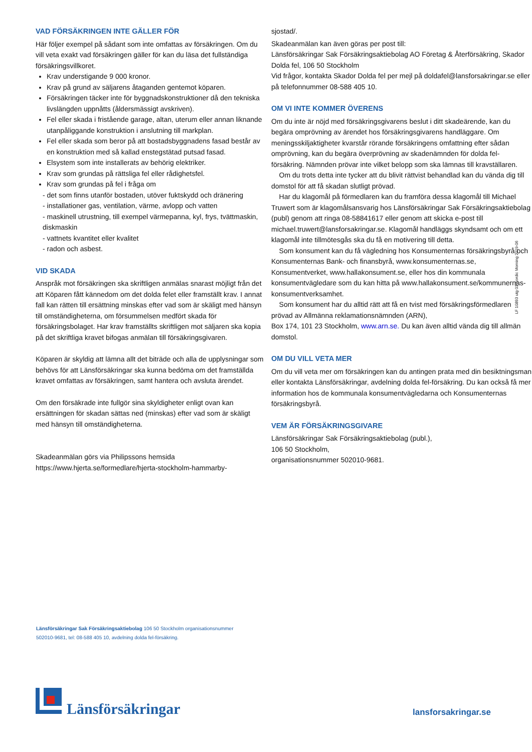VAD FÖRSÄKRINGEN INTE GÄLLER FÖR
Här följer exempel på sådant som inte omfattas av försäkringen. Om du vill veta exakt vad försäkringen gäller för kan du läsa det fullständiga försäkringsvillkoret.
Krav understigande 9 000 kronor.
Krav på grund av säljarens åtaganden gentemot köparen.
Försäkringen täcker inte för byggnadskonstruktioner då den tekniska livslängden uppnåtts (åldersmässigt avskriven).
Fel eller skada i fristående garage, altan, uterum eller annan liknande utanpåliggande konstruktion i anslutning till markplan.
Fel eller skada som beror på att bostadsbyggnadens fasad består av en konstruktion med så kallad enstegstätad putsad fasad.
Elsystem som inte installerats av behörig elektriker.
Krav som grundas på rättsliga fel eller rådighetsfel.
Krav som grundas på fel i fråga om
- det som finns utanför bostaden, utöver fuktskydd och dränering
- installationer gas, ventilation, värme, avlopp och vatten
- maskinell utrustning, till exempel värmepanna, kyl, frys, tvättmaskin, diskmaskin
- vattnets kvantitet eller kvalitet
- radon och asbest.
VID SKADA
Anspråk mot försäkringen ska skriftligen anmälas snarast möjligt från det att Köparen fått kännedom om det dolda felet eller framställt krav. I annat fall kan rätten till ersättning minskas efter vad som är skäligt med hänsyn till omständigheterna, om försummelsen medfört skada för försäkringsbolaget. Har krav framställts skriftligen mot säljaren ska kopia på det skriftliga kravet bifogas anmälan till försäkringsgivaren.
Köparen är skyldig att lämna allt det biträde och alla de upplysningar som behövs för att Länsförsäkringar ska kunna bedöma om det framställda kravet omfattas av försäkringen, samt hantera och avsluta ärendet.
Om den försäkrade inte fullgör sina skyldigheter enligt ovan kan ersättningen för skadan sättas ned (minskas) efter vad som är skäligt med hänsyn till omständigheterna.
Skadeanmälan görs via Philipssons hemsida https://www.hjerta.se/formedlare/hjerta-stockholm-hammarby-
sjostad/.
Skadeanmälan kan även göras per post till:
Länsförsäkringar Sak Försäkringsaktiebolag AO Företag & Återförsäkring, Skador Dolda fel, 106 50 Stockholm
Vid frågor, kontakta Skador Dolda fel per mejl på doldafel@lansforsakringar.se eller på telefonnummer 08-588 405 10.
OM VI INTE KOMMER ÖVERENS
Om du inte är nöjd med försäkringsgivarens beslut i ditt skadeärende, kan du begära omprövning av ärendet hos försäkringsgivarens handläggare. Om meningsskiljaktigheter kvarstår rörande försäkringens omfattning efter sådan omprövning, kan du begära överprövning av skadenämnden för dolda fel-försäkring. Nämnden prövar inte vilket belopp som ska lämnas till kravställaren.
Om du trots detta inte tycker att du blivit rättvist behandlad kan du vända dig till domstol för att få skadan slutligt prövad.
Har du klagomål på förmedlaren kan du framföra dessa klagomål till Michael Truwert som är klagomålsansvarig hos Länsförsäkringar Sak Försäkringsaktiebolag (publ) genom att ringa 08-58841617 eller genom att skicka e-post till michael.truwert@lansforsakringar.se. Klagomål handläggs skyndsamt och om ett klagomål inte tillmötesgås ska du få en motivering till detta.
Som konsument kan du få vägledning hos Konsumenternas försäkringsbyrå och Konsumenternas Bank- och finansbyrå, www.konsumenternas.se, Konsumentverket, www.hallakonsument.se, eller hos din kommunala konsumentvägledare som du kan hitta på www.hallakonsument.se/kommunernas-konsumentverksamhet.
Som konsument har du alltid rätt att få en tvist med försäkringsförmedlaren prövad av Allmänna reklamationsnämnden (ARN),
Box 174, 101 23 Stockholm, www.arn.se. Du kan även alltid vända dig till allmän domstol.
OM DU VILL VETA MER
Om du vill veta mer om försäkringen kan du antingen prata med din besiktningsman eller kontakta Länsförsäkringar, avdelning dolda fel-försäkring. Du kan också få mer information hos de kommunala konsumentvägledarna och Konsumenternas försäkringsbyrå.
VEM ÄR FÖRSÄKRINGSGIVARE
Länsförsäkringar Sak Försäkringsaktiebolag (publ.),
106 50 Stockholm,
organisationsnummer 502010-9681.
LF 10893 utg 03 Nordic Morning 2019-06
Länsförsäkringar Sak Försäkringsaktiebolag 106 50 Stockholm organisationsnummer 502010-9681, tel: 08-588 405 10, avdelning dolda fel-försäkring.
Länsförsäkringar
lansforsakringar.se